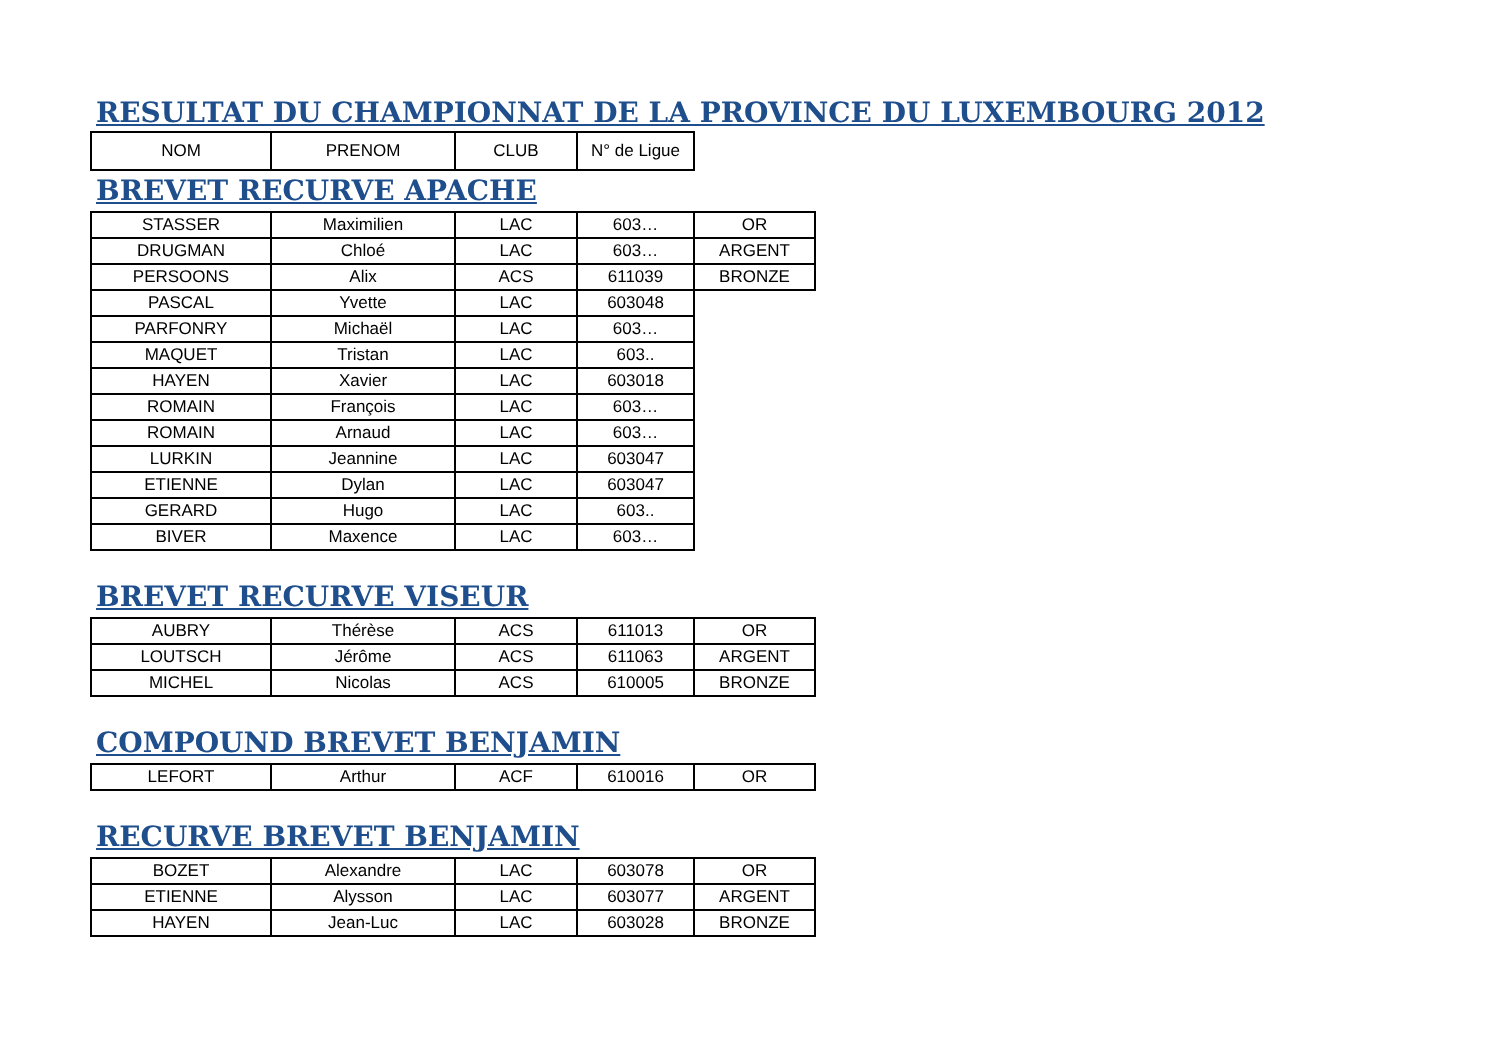RESULTAT DU CHAMPIONNAT DE LA PROVINCE DU LUXEMBOURG 2012
| NOM | PRENOM | CLUB | N° de Ligue |
BREVET RECURVE APACHE
| STASSER | Maximilien | LAC | 603… | OR |
| DRUGMAN | Chloé | LAC | 603… | ARGENT |
| PERSOONS | Alix | ACS | 611039 | BRONZE |
| PASCAL | Yvette | LAC | 603048 | |
| PARFONRY | Michaël | LAC | 603… | |
| MAQUET | Tristan | LAC | 603.. | |
| HAYEN | Xavier | LAC | 603018 | |
| ROMAIN | François | LAC | 603… | |
| ROMAIN | Arnaud | LAC | 603… | |
| LURKIN | Jeannine | LAC | 603047 | |
| ETIENNE | Dylan | LAC | 603047 | |
| GERARD | Hugo | LAC | 603.. | |
| BIVER | Maxence | LAC | 603… | |
BREVET RECURVE VISEUR
| AUBRY | Thérèse | ACS | 611013 | OR |
| LOUTSCH | Jérôme | ACS | 611063 | ARGENT |
| MICHEL | Nicolas | ACS | 610005 | BRONZE |
COMPOUND BREVET BENJAMIN
| LEFORT | Arthur | ACF | 610016 | OR |
RECURVE BREVET BENJAMIN
| BOZET | Alexandre | LAC | 603078 | OR |
| ETIENNE | Alysson | LAC | 603077 | ARGENT |
| HAYEN | Jean-Luc | LAC | 603028 | BRONZE |